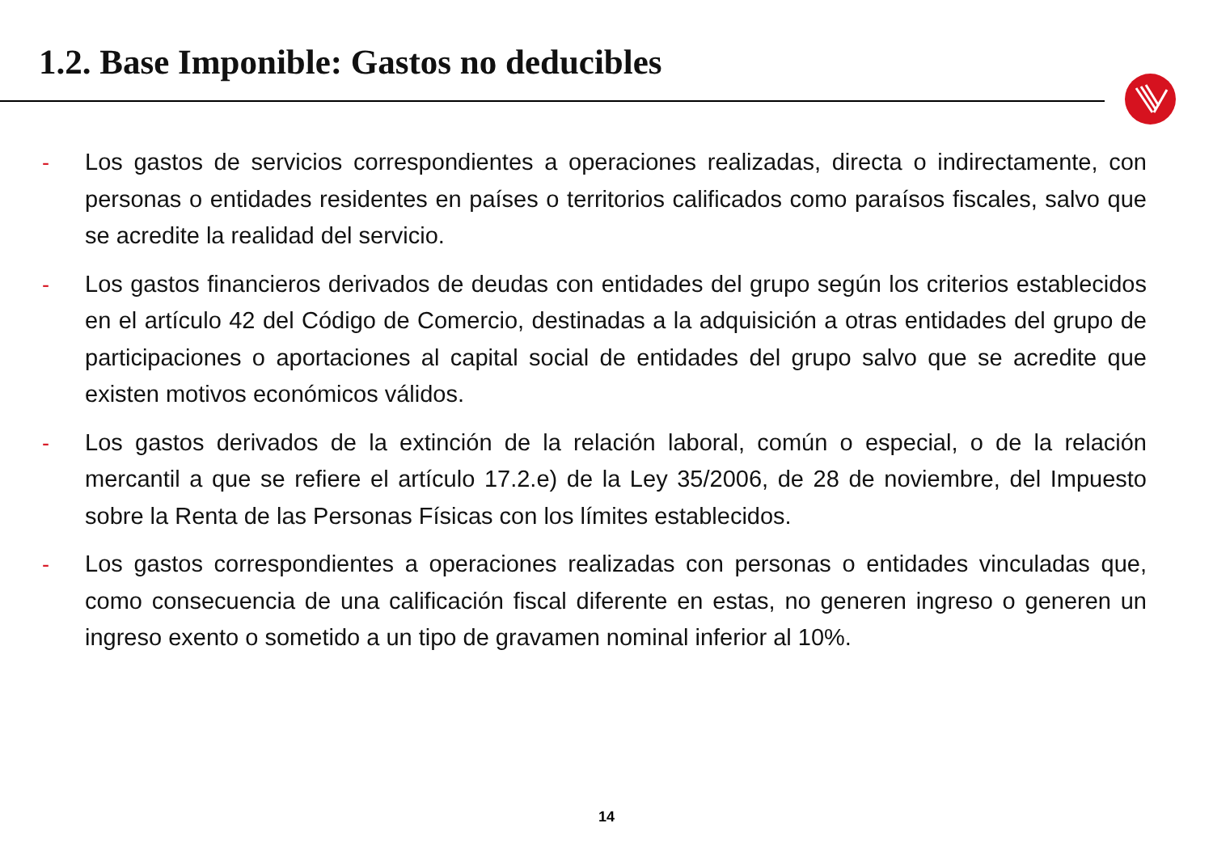1.2. Base Imponible: Gastos no deducibles
-
Los gastos de servicios correspondientes a operaciones realizadas, directa o indirectamente, con personas o entidades residentes en países o territorios calificados como paraísos fiscales, salvo que se acredite la realidad del servicio.
-
Los gastos financieros derivados de deudas con entidades del grupo según los criterios establecidos en el artículo 42 del Código de Comercio, destinadas a la adquisición a otras entidades del grupo de participaciones o aportaciones al capital social de entidades del grupo salvo que se acredite que existen motivos económicos válidos.
-
Los gastos derivados de la extinción de la relación laboral, común o especial, o de la relación mercantil a que se refiere el artículo 17.2.e) de la Ley 35/2006, de 28 de noviembre, del Impuesto sobre la Renta de las Personas Físicas con los límites establecidos.
-
Los gastos correspondientes a operaciones realizadas con personas o entidades vinculadas que, como consecuencia de una calificación fiscal diferente en estas, no generen ingreso o generen un ingreso exento o sometido a un tipo de gravamen nominal inferior al 10%.
14